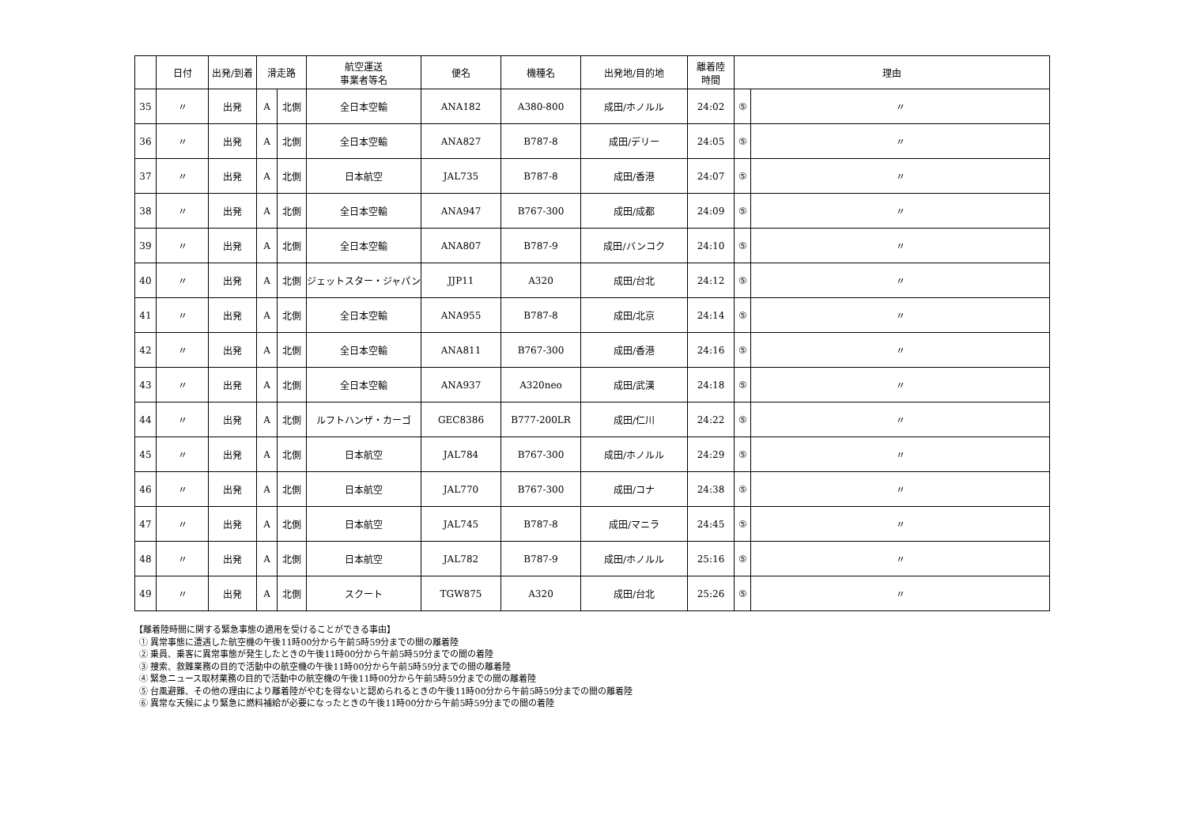| | 日付 | 出発/到着 | 滑走路 | | 航空運送 事業者等名 | 便名 | 機種名 | 出発地/目的地 | 離着陸 時間 | 理由 | |
| --- | --- | --- | --- | --- | --- | --- | --- | --- | --- | --- | --- |
| 35 | 〃 | 出発 | A | 北側 | 全日本空輸 | ANA182 | A380-800 | 成田/ホノルル | 24:02 | ⑤ | 〃 |
| 36 | 〃 | 出発 | A | 北側 | 全日本空輸 | ANA827 | B787-8 | 成田/デリー | 24:05 | ⑤ | 〃 |
| 37 | 〃 | 出発 | A | 北側 | 日本航空 | JAL735 | B787-8 | 成田/香港 | 24:07 | ⑤ | 〃 |
| 38 | 〃 | 出発 | A | 北側 | 全日本空輸 | ANA947 | B767-300 | 成田/成都 | 24:09 | ⑤ | 〃 |
| 39 | 〃 | 出発 | A | 北側 | 全日本空輸 | ANA807 | B787-9 | 成田/バンコク | 24:10 | ⑤ | 〃 |
| 40 | 〃 | 出発 | A | 北側 | ジェットスター・ジャパン | JJP11 | A320 | 成田/台北 | 24:12 | ⑤ | 〃 |
| 41 | 〃 | 出発 | A | 北側 | 全日本空輸 | ANA955 | B787-8 | 成田/北京 | 24:14 | ⑤ | 〃 |
| 42 | 〃 | 出発 | A | 北側 | 全日本空輸 | ANA811 | B767-300 | 成田/香港 | 24:16 | ⑤ | 〃 |
| 43 | 〃 | 出発 | A | 北側 | 全日本空輸 | ANA937 | A320neo | 成田/武漢 | 24:18 | ⑤ | 〃 |
| 44 | 〃 | 出発 | A | 北側 | ルフトハンザ・カーゴ | GEC8386 | B777-200LR | 成田/仁川 | 24:22 | ⑤ | 〃 |
| 45 | 〃 | 出発 | A | 北側 | 日本航空 | JAL784 | B767-300 | 成田/ホノルル | 24:29 | ⑤ | 〃 |
| 46 | 〃 | 出発 | A | 北側 | 日本航空 | JAL770 | B767-300 | 成田/コナ | 24:38 | ⑤ | 〃 |
| 47 | 〃 | 出発 | A | 北側 | 日本航空 | JAL745 | B787-8 | 成田/マニラ | 24:45 | ⑤ | 〃 |
| 48 | 〃 | 出発 | A | 北側 | 日本航空 | JAL782 | B787-9 | 成田/ホノルル | 25:16 | ⑤ | 〃 |
| 49 | 〃 | 出発 | A | 北側 | スクート | TGW875 | A320 | 成田/台北 | 25:26 | ⑤ | 〃 |
【離着陸時間に関する緊急事態の適用を受けることができる事由】
① 異常事態に遭遇した航空機の午後11時00分から午前5時59分までの間の離着陸
② 乗員、乗客に異常事態が発生したときの午後11時00分から午前5時59分までの間の着陸
③ 捜索、救難業務の目的で活動中の航空機の午後11時00分から午前5時59分までの間の離着陸
④ 緊急ニュース取材業務の目的で活動中の航空機の午後11時00分から午前5時59分までの間の離着陸
⑤ 台風避難、その他の理由により離着陸がやむを得ないと認められるときの午後11時00分から午前5時59分までの間の離着陸
⑥ 異常な天候により緊急に燃料補給が必要になったときの午後11時00分から午前5時59分までの間の着陸